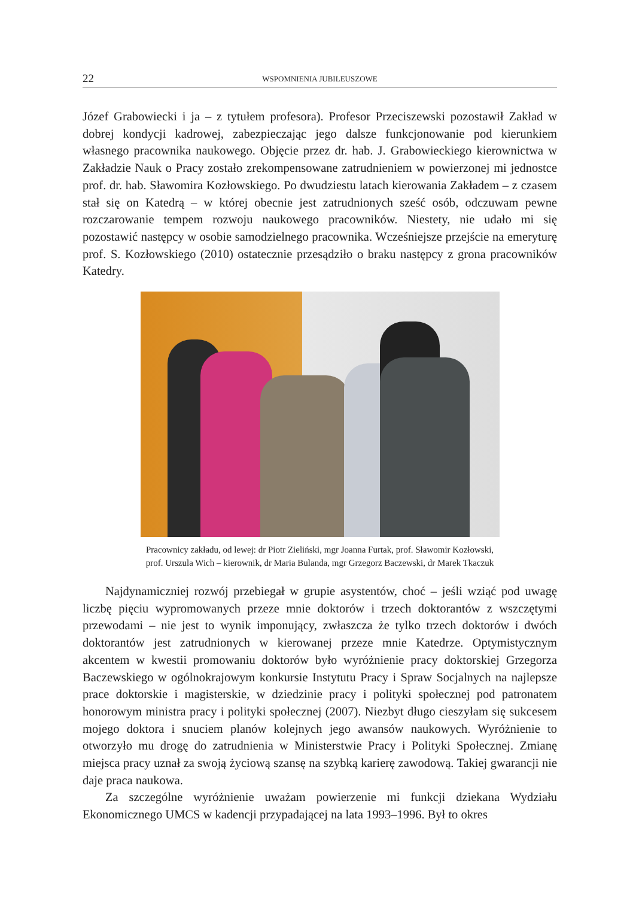22 WSPOMNIENIA JUBILEUSZOWE
Józef Grabowiecki i ja – z tytułem profesora). Profesor Przeciszewski pozostawił Zakład w dobrej kondycji kadrowej, zabezpieczając jego dalsze funkcjonowanie pod kierunkiem własnego pracownika naukowego. Objęcie przez dr. hab. J. Grabowieckiego kierownictwa w Zakładzie Nauk o Pracy zostało zrekompensowane zatrudnieniem w powierzonej mi jednostce prof. dr. hab. Sławomira Kozłowskiego. Po dwudziestu latach kierowania Zakładem – z czasem stał się on Katedrą – w której obecnie jest zatrudnionych sześć osób, odczuwam pewne rozczarowanie tempem rozwoju naukowego pracowników. Niestety, nie udało mi się pozostawić następcy w osobie samodzielnego pracownika. Wcześniejsze przejście na emeryturę prof. S. Kozłowskiego (2010) ostatecznie przesądziło o braku następcy z grona pracowników Katedry.
Pracownicy zakładu, od lewej: dr Piotr Zieliński, mgr Joanna Furtak, prof. Sławomir Kozłowski,
prof. Urszula Wich – kierownik, dr Maria Bulanda, mgr Grzegorz Baczewski, dr Marek Tkaczuk
Najdynamiczniej rozwój przebiegał w grupie asystentów, choć – jeśli wziąć pod uwagę liczbę pięciu wypromowanych przeze mnie doktorów i trzech doktorantów z wszczętymi przewodami – nie jest to wynik imponujący, zwłaszcza że tylko trzech doktorów i dwóch doktorantów jest zatrudnionych w kierowanej przeze mnie Katedrze. Optymistycznym akcentem w kwestii promowaniu doktorów było wyróżnienie pracy doktorskiej Grzegorza Baczewskiego w ogólnokrajowym konkursie Instytutu Pracy i Spraw Socjalnych na najlepsze prace doktorskie i magisterskie, w dziedzinie pracy i polityki społecznej pod patronatem honorowym ministra pracy i polityki społecznej (2007). Niezbyt długo cieszyłam się sukcesem mojego doktora i snuciem planów kolejnych jego awansów naukowych. Wyróżnienie to otworzyło mu drogę do zatrudnienia w Ministerstwie Pracy i Polityki Społecznej. Zmianę miejsca pracy uznał za swoją życiową szansę na szybką karierę zawodową. Takiej gwarancji nie daje praca naukowa.
Za szczególne wyróżnienie uważam powierzenie mi funkcji dziekana Wydziału Ekonomicznego UMCS w kadencji przypadającej na lata 1993–1996. Był to okres